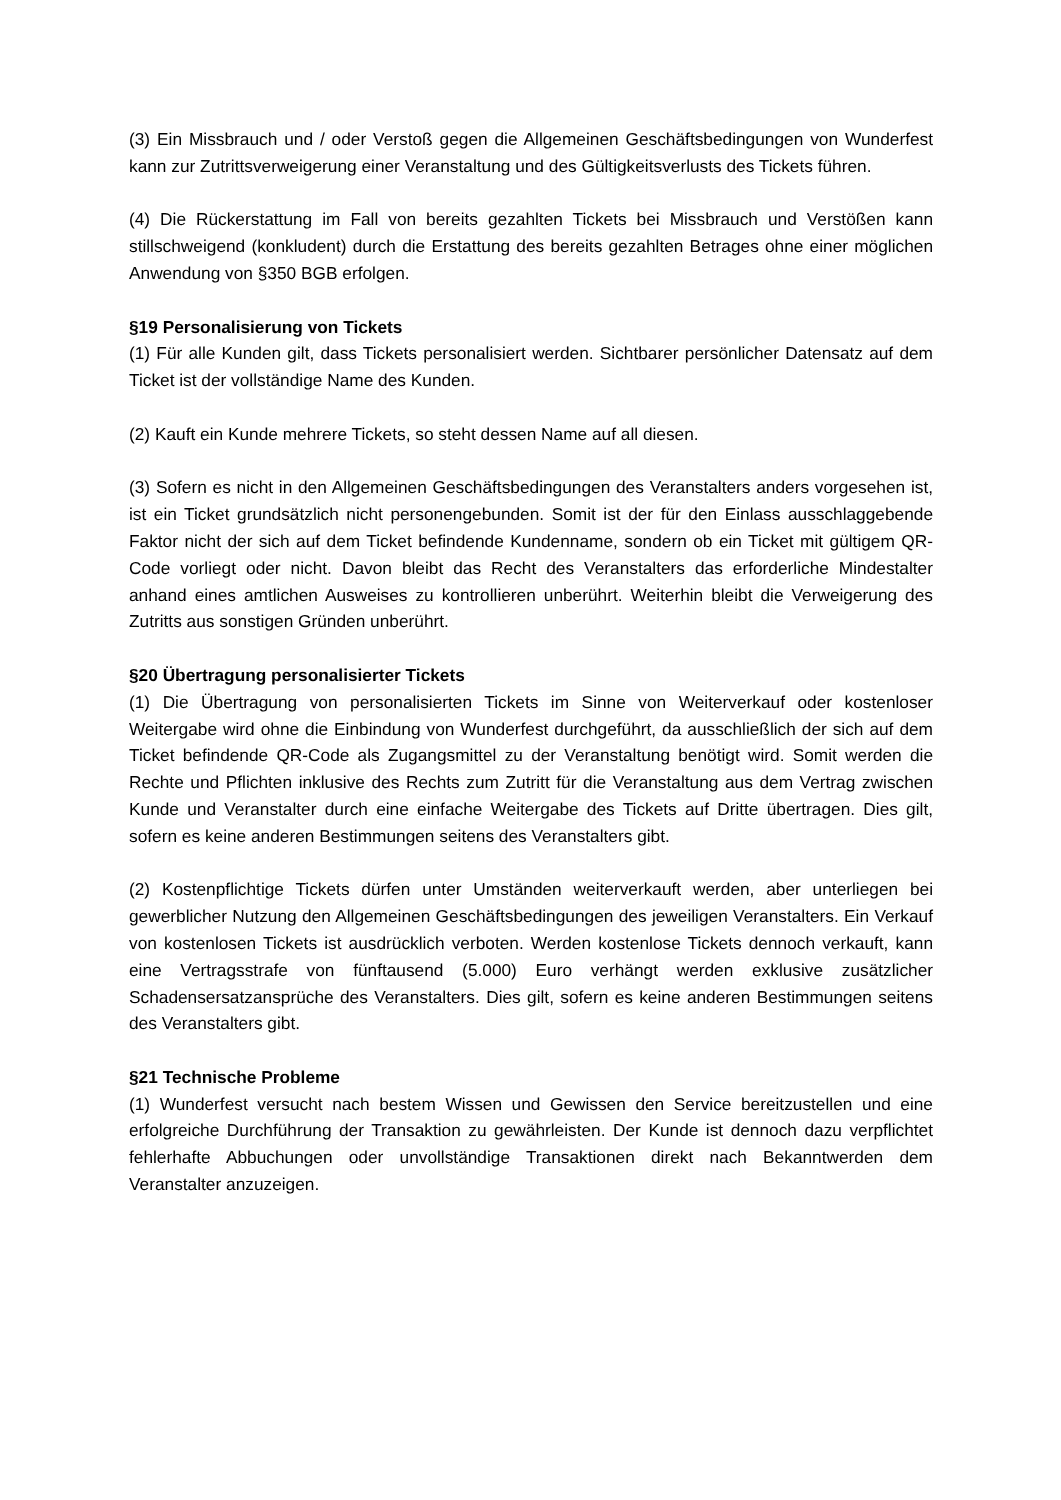(3) Ein Missbrauch und / oder Verstoß gegen die Allgemeinen Geschäftsbedingungen von Wunderfest kann zur Zutrittsverweigerung einer Veranstaltung und des Gültigkeitsverlusts des Tickets führen.
(4) Die Rückerstattung im Fall von bereits gezahlten Tickets bei Missbrauch und Verstößen kann stillschweigend (konkludent) durch die Erstattung des bereits gezahlten Betrages ohne einer möglichen Anwendung von §350 BGB erfolgen.
§19 Personalisierung von Tickets
(1) Für alle Kunden gilt, dass Tickets personalisiert werden. Sichtbarer persönlicher Datensatz auf dem Ticket ist der vollständige Name des Kunden.
(2) Kauft ein Kunde mehrere Tickets, so steht dessen Name auf all diesen.
(3) Sofern es nicht in den Allgemeinen Geschäftsbedingungen des Veranstalters anders vorgesehen ist, ist ein Ticket grundsätzlich nicht personengebunden. Somit ist der für den Einlass ausschlaggebende Faktor nicht der sich auf dem Ticket befindende Kundenname, sondern ob ein Ticket mit gültigem QR-Code vorliegt oder nicht. Davon bleibt das Recht des Veranstalters das erforderliche Mindestalter anhand eines amtlichen Ausweises zu kontrollieren unberührt. Weiterhin bleibt die Verweigerung des Zutritts aus sonstigen Gründen unberührt.
§20 Übertragung personalisierter Tickets
(1) Die Übertragung von personalisierten Tickets im Sinne von Weiterverkauf oder kostenloser Weitergabe wird ohne die Einbindung von Wunderfest durchgeführt, da ausschließlich der sich auf dem Ticket befindende QR-Code als Zugangsmittel zu der Veranstaltung benötigt wird. Somit werden die Rechte und Pflichten inklusive des Rechts zum Zutritt für die Veranstaltung aus dem Vertrag zwischen Kunde und Veranstalter durch eine einfache Weitergabe des Tickets auf Dritte übertragen. Dies gilt, sofern es keine anderen Bestimmungen seitens des Veranstalters gibt.
(2) Kostenpflichtige Tickets dürfen unter Umständen weiterverkauft werden, aber unterliegen bei gewerblicher Nutzung den Allgemeinen Geschäftsbedingungen des jeweiligen Veranstalters. Ein Verkauf von kostenlosen Tickets ist ausdrücklich verboten. Werden kostenlose Tickets dennoch verkauft, kann eine Vertragsstrafe von fünftausend (5.000) Euro verhängt werden exklusive zusätzlicher Schadensersatzansprüche des Veranstalters. Dies gilt, sofern es keine anderen Bestimmungen seitens des Veranstalters gibt.
§21 Technische Probleme
(1) Wunderfest versucht nach bestem Wissen und Gewissen den Service bereitzustellen und eine erfolgreiche Durchführung der Transaktion zu gewährleisten. Der Kunde ist dennoch dazu verpflichtet fehlerhafte Abbuchungen oder unvollständige Transaktionen direkt nach Bekanntwerden dem Veranstalter anzuzeigen.